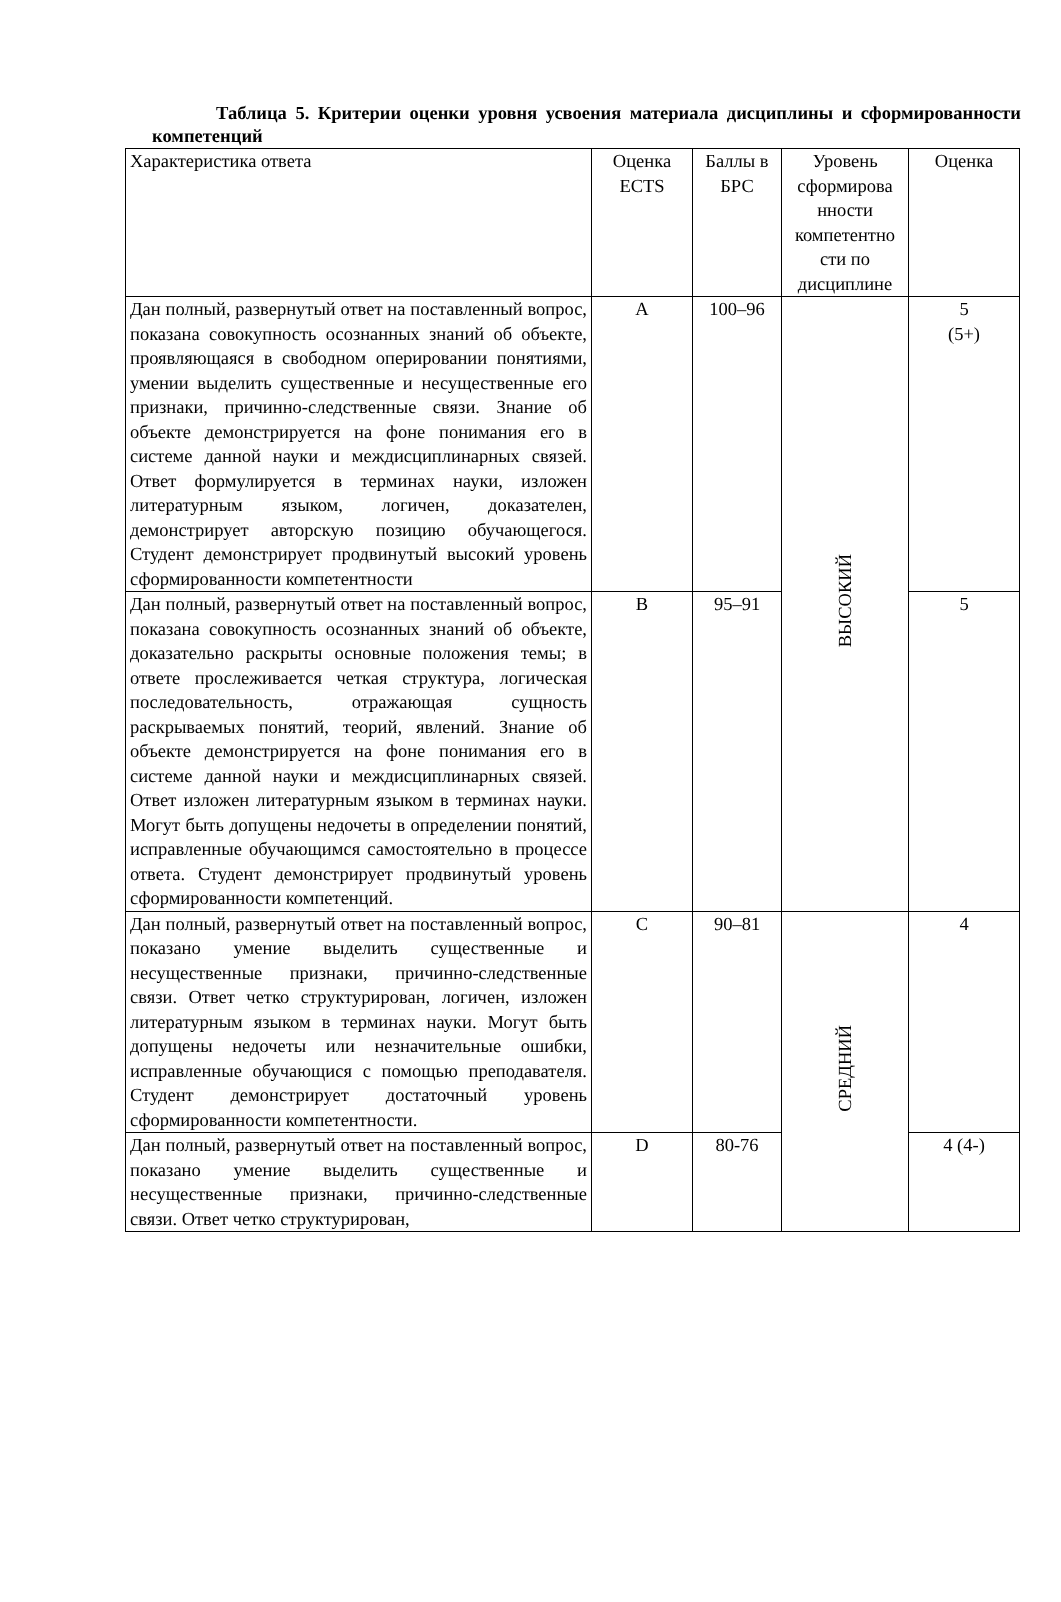Таблица 5. Критерии оценки уровня усвоения материала дисциплины и сформированности компетенций
| Характеристика ответа | Оценка ECTS | Баллы в БРС | Уровень сформирова нности компетентно сти по дисциплине | Оценка |
| --- | --- | --- | --- | --- |
| Дан полный, развернутый ответ на поставленный вопрос, показана совокупность осознанных знаний об объекте, проявляющаяся в свободном оперировании понятиями, умении выделить существенные и несущественные его признаки, причинно-следственные связи. Знание об объекте демонстрируется на фоне понимания его в системе данной науки и междисциплинарных связей. Ответ формулируется в терминах науки, изложен литературным языком, логичен, доказателен, демонстрирует авторскую позицию обучающегося. Студент демонстрирует продвинутый высокий уровень сформированности компетентности | A | 100–96 | ВЫСОКИЙ | 5 (5+) |
| Дан полный, развернутый ответ на поставленный вопрос, показана совокупность осознанных знаний об объекте, доказательно раскрыты основные положения темы; в ответе прослеживается четкая структура, логическая последовательность, отражающая сущность раскрываемых понятий, теорий, явлений. Знание об объекте демонстрируется на фоне понимания его в системе данной науки и междисциплинарных связей. Ответ изложен литературным языком в терминах науки. Могут быть допущены недочеты в определении понятий, исправленные обучающимся самостоятельно в процессе ответа. Студент демонстрирует продвинутый уровень сформированности компетенций. | B | 95–91 | | 5 |
| Дан полный, развернутый ответ на поставленный вопрос, показано умение выделить существенные и несущественные признаки, причинно-следственные связи. Ответ четко структурирован, логичен, изложен литературным языком в терминах науки. Могут быть допущены недочеты или незначительные ошибки, исправленные обучающися с помощью преподавателя. Студент демонстрирует достаточный уровень сформированности компетентности. | C | 90–81 | СРЕДНИЙ | 4 |
| Дан полный, развернутый ответ на поставленный вопрос, показано умение выделить существенные и несущественные признаки, причинно-следственные связи. Ответ четко структурирован, | D | 80-76 | | 4 (4-) |